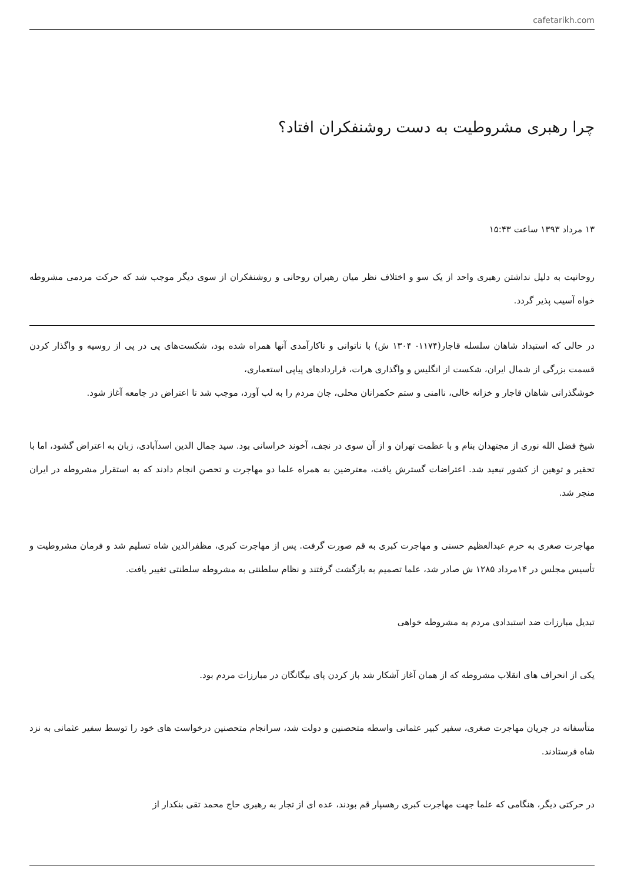cafetarikh.com
چرا رهبری مشروطیت به دست روشنفکران افتاد؟
۱۳ مرداد ۱۳۹۳ ساعت ۱۵:۴۳
روحانیت به دلیل نداشتن رهبری واحد از یک سو و اختلاف نظر میان رهبران روحانی و روشنفکران از سوی دیگر موجب شد که حرکت مردمی مشروطه خواه آسیب پذیر گردد.
در حالی که استبداد شاهان سلسله قاجار(۱۱۷۴- ۱۳۰۴ ش) با ناتوانی و ناکارآمدی آنها همراه شده بود، شکست‌های پی در پی از روسیه و واگذار کردن قسمت بزرگی از شمال ایران، شکست از انگلیس و واگذاری هرات، قراردادهای پیاپی استعماری،
خوشگذرانی شاهان قاجار و خزانه خالی، ناامنی و ستم حکمرانان محلی، جان مردم را به لب آورد، موجب شد تا اعتراض در جامعه آغاز شود.
شیخ فضل الله نوری از مجتهدان بنام و با عظمت تهران و از آن سوی در نجف، آخوند خراسانی بود. سید جمال الدین اسدآبادی، زبان به اعتراض گشود، اما با تحقیر و توهین از کشور تبعید شد. اعتراضات گسترش یافت، معترضین به همراه علما دو مهاجرت و تحصن انجام دادند که به استقرار مشروطه در ایران منجر شد.
مهاجرت صغری به حرم عبدالعظیم حسنی و مهاجرت کبری به قم صورت گرفت. پس از مهاجرت کبری، مظفرالدین شاه تسلیم شد و فرمان مشروطیت و تأسیس مجلس در ۱۴مرداد ۱۲۸۵ ش صادر شد، علما تصمیم به بازگشت گرفتند و نظام سلطنتی به مشروطه سلطنتی تغییر یافت.
تبدیل مبارزات ضد استبدادی مردم به مشروطه خواهی
یکی از انحراف های انقلاب مشروطه که از همان آغاز آشکار شد باز کردن پای بیگانگان در مبارزات مردم بود.
متأسفانه در جریان مهاجرت صغری، سفیر کبیر عثمانی واسطه متحصنین و دولت شد، سرانجام متحصنین درخواست های خود را توسط سفیر عثمانی به نزد شاه فرستادند.
در حرکتی دیگر، هنگامی که علما جهت مهاجرت کبری رهسپار قم بودند، عده ای از تجار به رهبری حاج محمد تقی بنکدار از